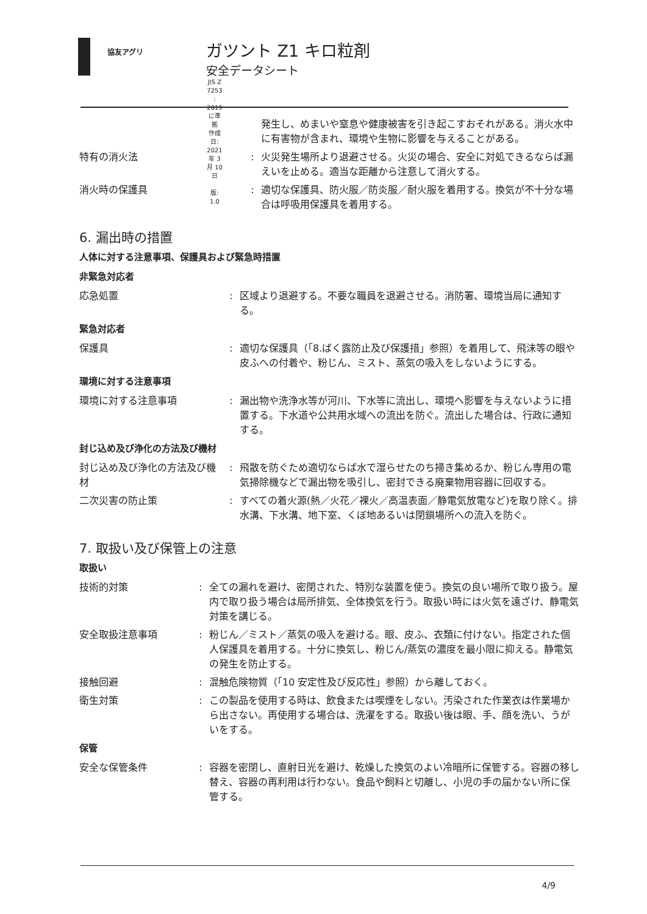協友アグリ
ガツント Z1 キロ粒剤
安全データシート
JIS Z 7253 : 2019 に準拠
作成日: 2021 年 3 月 10 日 版: 1.0
発生し、めまいや窒息や健康被害を引き起こすおそれがある。消火水中に有害物が含まれ、環境や生物に影響を与えることがある。
特有の消火法 : 火災発生場所より退避させる。火災の場合、安全に対処できるならば漏えいを止める。適当な距離から注意して消火する。
消火時の保護具 : 適切な保護具、防火服／防炎服／耐火服を着用する。換気が不十分な場合は呼吸用保護具を着用する。
6. 漏出時の措置
人体に対する注意事項、保護具および緊急時措置
非緊急対応者
応急処置 : 区域より退避する。不要な職員を退避させる。消防署、環境当局に通知する。
緊急対応者
保護具 : 適切な保護具（「8.ばく露防止及び保護措」参照）を着用して、飛沫等の眼や皮ふへの付着や、粉じん、ミスト、蒸気の吸入をしないようにする。
環境に対する注意事項
環境に対する注意事項 : 漏出物や洗浄水等が河川、下水等に流出し、環境へ影響を与えないように措置する。下水道や公共用水域への流出を防ぐ。流出した場合は、行政に通知する。
封じ込め及び浄化の方法及び機材
封じ込め及び浄化の方法及び機材
: 飛散を防ぐため適切ならば水で湿らせたのち掃き集めるか、粉じん専用の電気掃除機などで漏出物を吸引し、密封できる廃棄物用容器に回収する。
二次災害の防止策 : すべての着火源(熱／火花／裸火／高温表面／静電気放電など)を取り除く。排水溝、下水溝、地下室、くぼ地あるいは閉鎖場所への流入を防ぐ。
7. 取扱い及び保管上の注意
取扱い
技術的対策 : 全ての漏れを避け、密閉された、特別な装置を使う。換気の良い場所で取り扱う。屋内で取り扱う場合は局所排気、全体換気を行う。取扱い時には火気を遠ざけ、静電気対策を講じる。
安全取扱注意事項 : 粉じん／ミスト／蒸気の吸入を避ける。眼、皮ふ、衣類に付けない。指定された個人保護具を着用する。十分に換気し、粉じん/蒸気の濃度を最小限に抑える。静電気の発生を防止する。
接触回避 : 混触危険物質（「10 安定性及び反応性」参照）から離しておく。
衛生対策 : この製品を使用する時は、飲食または喫煙をしない。汚染された作業衣は作業場から出さない。再使用する場合は、洗濯をする。取扱い後は眼、手、顔を洗い、うがいをする。
保管
安全な保管条件 : 容器を密閉し、直射日光を避け、乾燥した換気のよい冷暗所に保管する。容器の移し替え、容器の再利用は行わない。食品や飼料と切離し、小児の手の届かない所に保管する。
4/9